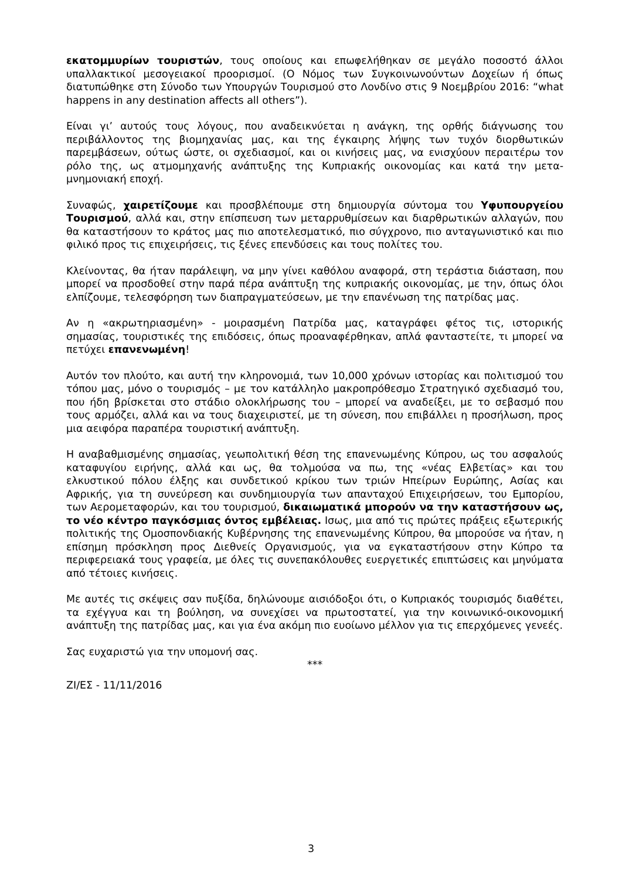εκατομμυρίων τουριστών, τους οποίους και επωφελήθηκαν σε μεγάλο ποσοστό άλλοι υπαλλακτικοί μεσογειακοί προορισμοί. (Ο Νόμος των Συγκοινωνούντων Δοχείων ή όπως διατυπώθηκε στη Σύνοδο των Υπουργών Τουρισμού στο Λονδίνο στις 9 Νοεμβρίου 2016: “what happens in any destination affects all others”).
Είναι γι’ αυτούς τους λόγους, που αναδεικνύεται η ανάγκη, της ορθής διάγνωσης του περιβάλλοντος της βιομηχανίας μας, και της έγκαιρης λήψης των τυχόν διορθωτικών παρεμβάσεων, ούτως ώστε, οι σχεδιασμοί, και οι κινήσεις μας, να ενισχύουν περαιτέρω τον ρόλο της, ως ατμομηχανής ανάπτυξης της Κυπριακής οικονομίας και κατά την μετα- μνημονιακή εποχή.
Συναφώς, χαιρετίζουμε και προσβλέπουμε στη δημιουργία σύντομα του Υφυπουργείου Τουρισμού, αλλά και, στην επίσπευση των μεταρρυθμίσεων και διαρθρωτικών αλλαγών, που θα καταστήσουν το κράτος μας πιο αποτελεσματικό, πιο σύγχρονο, πιο ανταγωνιστικό και πιο φιλικό προς τις επιχειρήσεις, τις ξένες επενδύσεις και τους πολίτες του.
Κλείνοντας, θα ήταν παράλειψη, να μην γίνει καθόλου αναφορά, στη τεράστια διάσταση, που μπορεί να προσδοθεί στην παρά πέρα ανάπτυξη της κυπριακής οικονομίας, με την, όπως όλοι ελπίζουμε, τελεσφόρηση των διαπραγματεύσεων, με την επανένωση της πατρίδας μας.
Αν η «ακρωτηριασμένη» - μοιρασμένη Πατρίδα μας, καταγράφει φέτος τις, ιστορικής σημασίας, τουριστικές της επιδόσεις, όπως προαναφέρθηκαν, απλά φανταστείτε, τι μπορεί να πετύχει επανενωμένη!
Αυτόν τον πλούτο, και αυτή την κληρονομιά, των 10,000 χρόνων ιστορίας και πολιτισμού του τόπου μας, μόνο ο τουρισμός – με τον κατάλληλο μακροπρόθεσμο Στρατηγικό σχεδιασμό του, που ήδη βρίσκεται στο στάδιο ολοκλήρωσης του – μπορεί να αναδείξει, με το σεβασμό που τους αρμόζει, αλλά και να τους διαχειριστεί, με τη σύνεση, που επιβάλλει η προσήλωση, προς μια αειφόρα παραπέρα τουριστική ανάπτυξη.
Η αναβαθμισμένης σημασίας, γεωπολιτική θέση της επανενωμένης Κύπρου, ως του ασφαλούς καταφυγίου ειρήνης, αλλά και ως, θα τολμούσα να πω, της «νέας Ελβετίας» και του ελκυστικού πόλου έλξης και συνδετικού κρίκου των τριών Ηπείρων Ευρώπης, Ασίας και Αφρικής, για τη συνεύρεση και συνδημιουργία των απανταχού Επιχειρήσεων, του Εμπορίου, των Αερομεταφορών, και του τουρισμού, δικαιωματικά μπορούν να την καταστήσουν ως, το νέο κέντρο παγκόσμιας όντος εμβέλειας. Ισως, μια από τις πρώτες πράξεις εξωτερικής πολιτικής της Ομοσπονδιακής Κυβέρνησης της επανενωμένης Κύπρου, θα μπορούσε να ήταν, η επίσημη πρόσκληση προς Διεθνείς Οργανισμούς, για να εγκαταστήσουν στην Κύπρο τα περιφερειακά τους γραφεία, με όλες τις συνεπακόλουθες ευεργετικές επιπτώσεις και μηνύματα από τέτοιες κινήσεις.
Με αυτές τις σκέψεις σαν πυξίδα, δηλώνουμε αισιόδοξοι ότι, ο Κυπριακός τουρισμός διαθέτει, τα εχέγγυα και τη βούληση, να συνεχίσει να πρωτοστατεί, για την κοινωνικό-οικονομική ανάπτυξη της πατρίδας μας, και για ένα ακόμη πιο ευοίωνο μέλλον για τις επερχόμενες γενεές.
Σας ευχαριστώ για την υπομονή σας.
***
ΖΙ/ΕΣ - 11/11/2016
3